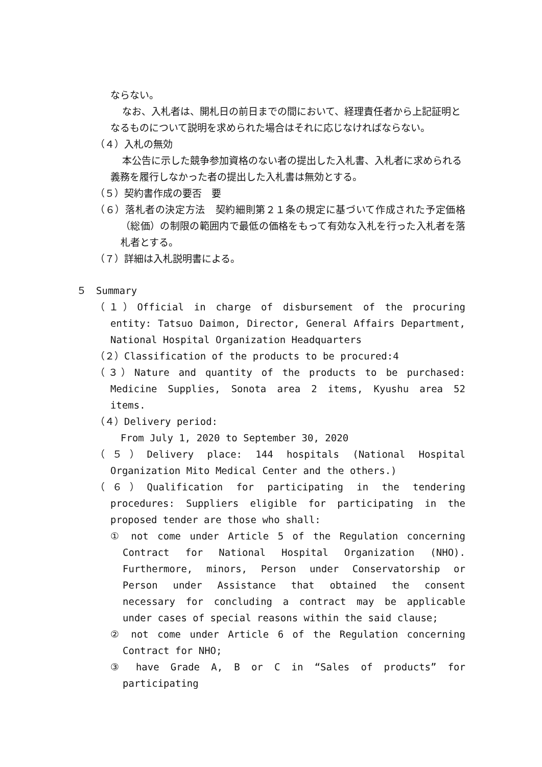ならない。
なお、入札者は、開札日の前日までの間において、経理責任者から上記証明となるものについて説明を求められた場合はそれに応じなければならない。
（４）入札の無効
本公告に示した競争参加資格のない者の提出した入札書、入札者に求められる義務を履行しなかった者の提出した入札書は無効とする。
（５）契約書作成の要否　要
（６）落札者の決定方法　契約細則第２１条の規定に基づいて作成された予定価格（総価）の制限の範囲内で最低の価格をもって有効な入札を行った入札者を落札者とする。
（７）詳細は入札説明書による。
５　Summary
（１）Official in charge of disbursement of the procuring entity: Tatsuo Daimon, Director, General Affairs Department, National Hospital Organization Headquarters
（２）Classification of the products to be procured:4
（３）Nature and quantity of the products to be purchased: Medicine Supplies, Sonota area 2 items, Kyushu area 52 items.
（４）Delivery period:
From July 1, 2020 to September 30, 2020
（５）Delivery place: 144 hospitals (National Hospital Organization Mito Medical Center and the others.)
（６）Qualification for participating in the tendering procedures: Suppliers eligible for participating in the proposed tender are those who shall:
① not come under Article 5 of the Regulation concerning Contract for National Hospital Organization (NHO). Furthermore, minors, Person under Conservatorship or Person under Assistance that obtained the consent necessary for concluding a contract may be applicable under cases of special reasons within the said clause;
② not come under Article 6 of the Regulation concerning Contract for NHO;
③ have Grade A, B or C in “Sales of products” for participating